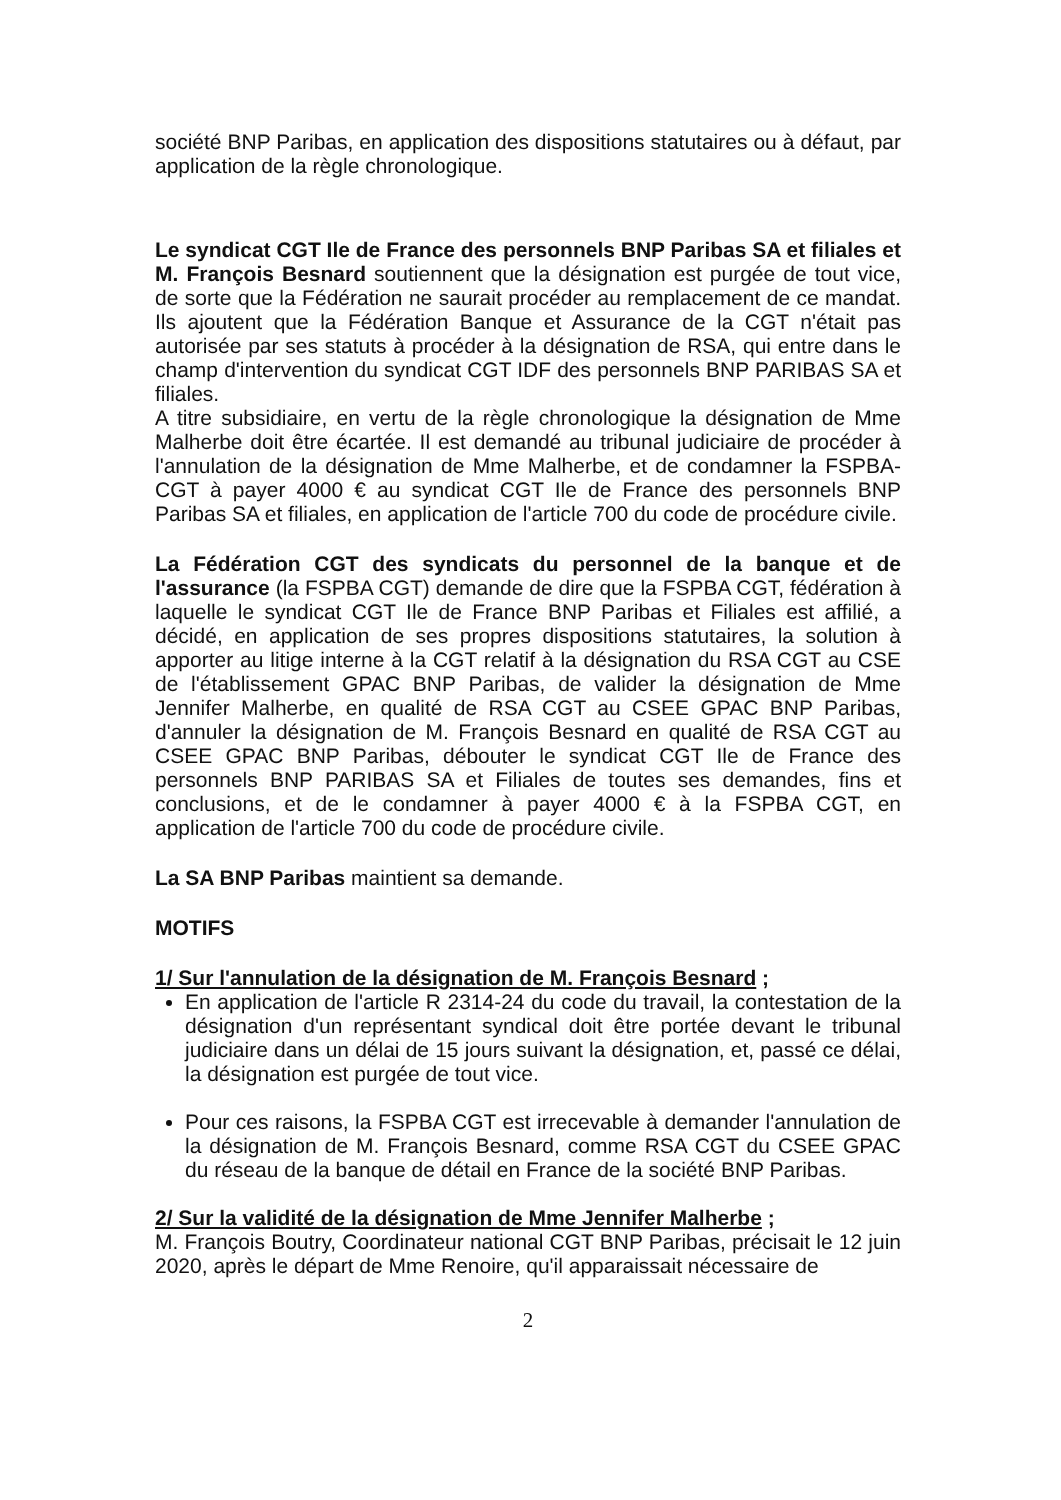société BNP Paribas, en application des dispositions statutaires ou à défaut, par application de la règle chronologique.
Le syndicat CGT Ile de France des personnels BNP Paribas SA et filiales et M. François Besnard soutiennent que la désignation est purgée de tout vice, de sorte que la Fédération ne saurait procéder au remplacement de ce mandat. Ils ajoutent que la Fédération Banque et Assurance de la CGT n'était pas autorisée par ses statuts à procéder à la désignation de RSA, qui entre dans le champ d'intervention du syndicat CGT IDF des personnels BNP PARIBAS SA et filiales.
A titre subsidiaire, en vertu de la règle chronologique la désignation de Mme Malherbe doit être écartée. Il est demandé au tribunal judiciaire de procéder à l'annulation de la désignation de Mme Malherbe, et de condamner la FSPBA-CGT à payer 4000 € au syndicat CGT Ile de France des personnels BNP Paribas SA et filiales, en application de l'article 700 du code de procédure civile.
La Fédération CGT des syndicats du personnel de la banque et de l'assurance (la FSPBA CGT) demande de dire que la FSPBA CGT, fédération à laquelle le syndicat CGT Ile de France BNP Paribas et Filiales est affilié, a décidé, en application de ses propres dispositions statutaires, la solution à apporter au litige interne à la CGT relatif à la désignation du RSA CGT au CSE de l'établissement GPAC BNP Paribas, de valider la désignation de Mme Jennifer Malherbe, en qualité de RSA CGT au CSEE GPAC BNP Paribas, d'annuler la désignation de M. François Besnard en qualité de RSA CGT au CSEE GPAC BNP Paribas, débouter le syndicat CGT Ile de France des personnels BNP PARIBAS SA et Filiales de toutes ses demandes, fins et conclusions, et de le condamner à payer 4000 € à la FSPBA CGT, en application de l'article 700 du code de procédure civile.
La SA BNP Paribas maintient sa demande.
MOTIFS
1/ Sur l'annulation de la désignation de M. François Besnard ;
En application de l'article R 2314-24 du code du travail, la contestation de la désignation d'un représentant syndical doit être portée devant le tribunal judiciaire dans un délai de 15 jours suivant la désignation, et, passé ce délai, la désignation est purgée de tout vice.
Pour ces raisons, la FSPBA CGT est irrecevable à demander l'annulation de la désignation de M. François Besnard, comme RSA CGT du CSEE GPAC du réseau de la banque de détail en France de la société BNP Paribas.
2/ Sur la validité de la désignation de Mme Jennifer Malherbe ;
M. François Boutry, Coordinateur national CGT BNP Paribas, précisait le 12 juin 2020, après le départ de Mme Renoire, qu'il apparaissait nécessaire de
2